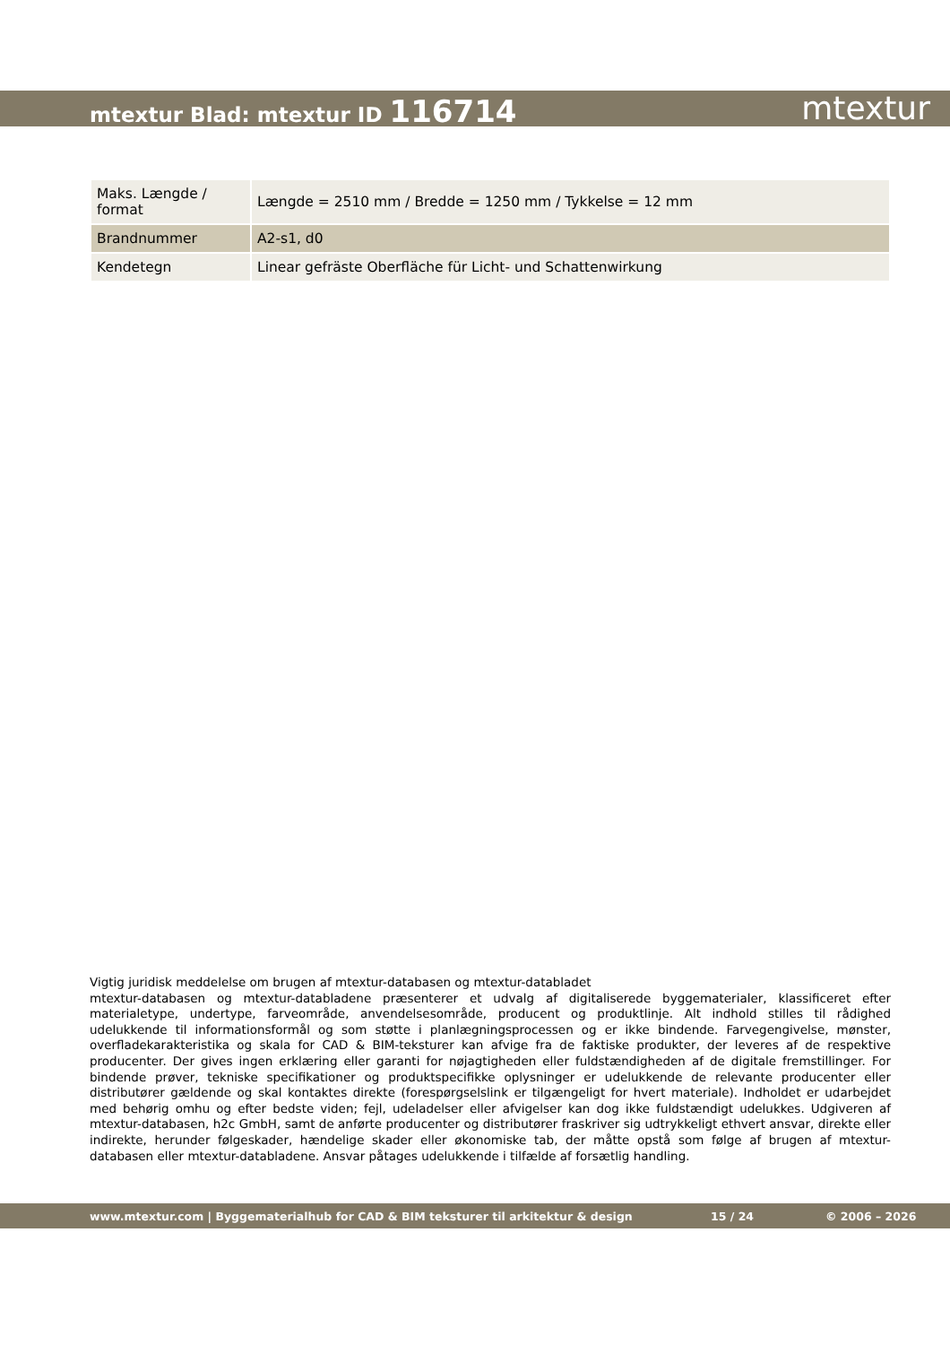mtextur Blad: mtextur ID 116714
mtextur
| Maks. Længde / format | Længde = 2510 mm / Bredde = 1250 mm / Tykkelse = 12 mm |
| Brandnummer | A2-s1, d0 |
| Kendetegn | Linear gefräste Oberfläche für Licht- und Schattenwirkung |
Vigtig juridisk meddelelse om brugen af mtextur-databasen og mtextur-databladet
mtextur-databasen og mtextur-databladene præsenterer et udvalg af digitaliserede byggematerialer, klassificeret efter materialetype, undertype, farveområde, anvendelsesområde, producent og produktlinje. Alt indhold stilles til rådighed udelukkende til informationsformål og som støtte i planlægningsprocessen og er ikke bindende. Farvegengivelse, mønster, overfladekarakteristika og skala for CAD & BIM-teksturer kan afvige fra de faktiske produkter, der leveres af de respektive producenter. Der gives ingen erklæring eller garanti for nøjagtigheden eller fuldstændigheden af de digitale fremstillinger. For bindende prøver, tekniske specifikationer og produktspecifikke oplysninger er udelukkende de relevante producenter eller distributører gældende og skal kontaktes direkte (forespørgselslink er tilgængeligt for hvert materiale). Indholdet er udarbejdet med behørig omhu og efter bedste viden; fejl, udeladelser eller afvigelser kan dog ikke fuldstændigt udelukkes. Udgiveren af mtextur-databasen, h2c GmbH, samt de anførte producenter og distributører fraskriver sig udtrykkeligt ethvert ansvar, direkte eller indirekte, herunder følgeskader, hændelige skader eller økonomiske tab, der måtte opstå som følge af brugen af mtextur-databasen eller mtextur-databladene. Ansvar påtages udelukkende i tilfælde af forsætlig handling.
www.mtextur.com | Byggematerialhub for CAD & BIM teksturer til arkitektur & design 15 / 24 © 2006 – 2026